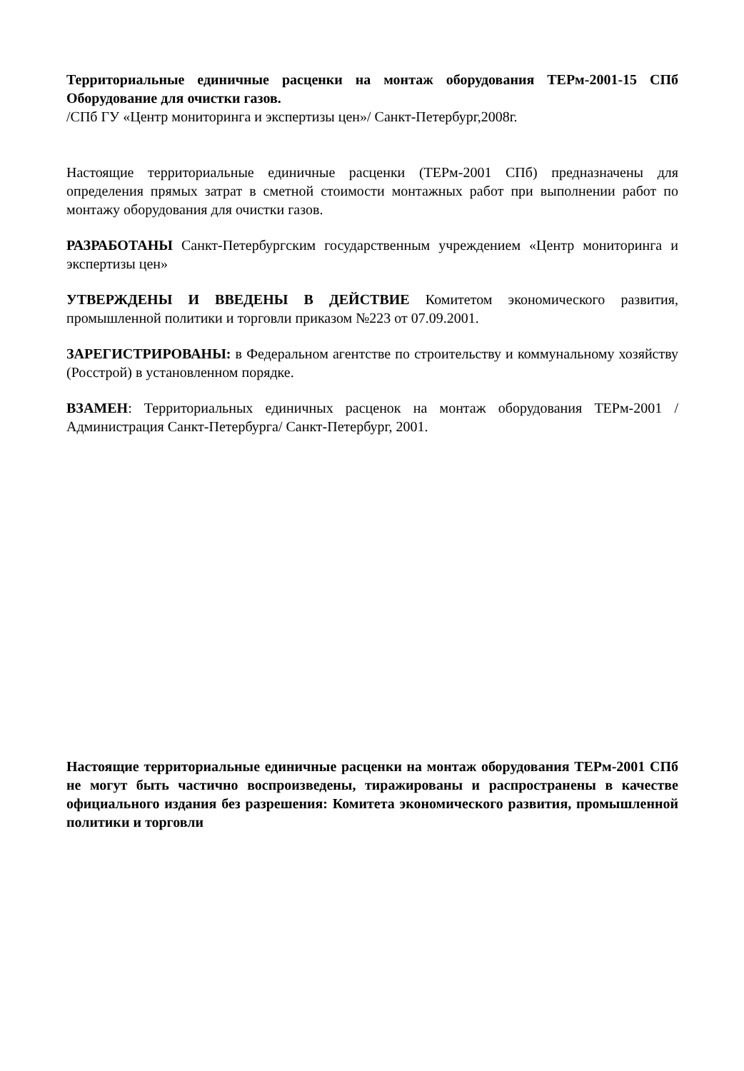Территориальные единичные расценки на монтаж оборудования ТЕРм-2001-15 СПб Оборудование для очистки газов.
/СПб ГУ «Центр мониторинга и экспертизы цен»/ Санкт-Петербург,2008г.
Настоящие территориальные единичные расценки (ТЕРм-2001 СПб) предназначены для определения прямых затрат в сметной стоимости монтажных работ при выполнении работ по монтажу оборудования для очистки газов.
РАЗРАБОТАНЫ Санкт-Петербургским государственным учреждением «Центр мониторинга и экспертизы цен»
УТВЕРЖДЕНЫ И ВВЕДЕНЫ В ДЕЙСТВИЕ Комитетом экономического развития, промышленной политики и торговли приказом №223 от 07.09.2001.
ЗАРЕГИСТРИРОВАНЫ: в Федеральном агентстве по строительству и коммунальному хозяйству (Росстрой) в установленном порядке.
ВЗАМЕН: Территориальных единичных расценок на монтаж оборудования ТЕРм-2001 /Администрация Санкт-Петербурга/ Санкт-Петербург, 2001.
Настоящие территориальные единичные расценки на монтаж оборудования ТЕРм-2001 СПб не могут быть частично воспроизведены, тиражированы и распространены в качестве официального издания без разрешения: Комитета экономического развития, промышленной политики и торговли